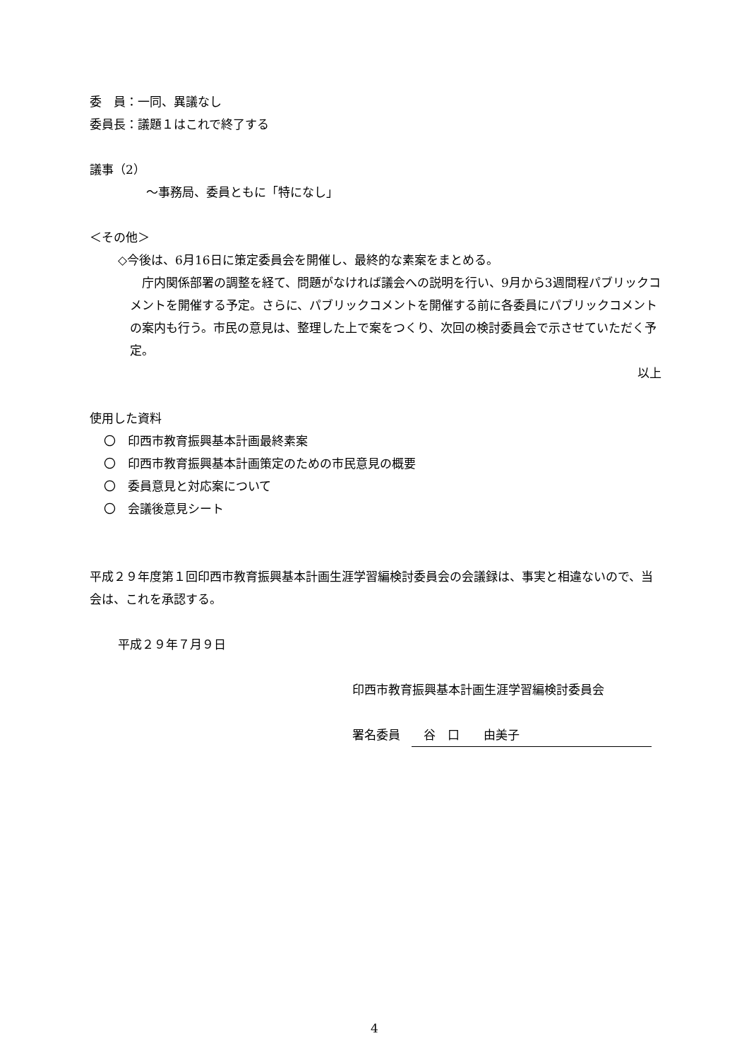委　員：一同、異議なし
委員長：議題１はこれで終了する
議事（2）
～事務局、委員ともに「特になし」
＜その他＞
◇今後は、6月16日に策定委員会を開催し、最終的な素案をまとめる。
　庁内関係部署の調整を経て、問題がなければ議会への説明を行い、9月から3週間程パブリックコメントを開催する予定。さらに、パブリックコメントを開催する前に各委員にパブリックコメントの案内も行う。市民の意見は、整理した上で案をつくり、次回の検討委員会で示させていただく予定。
以上
使用した資料
〇　印西市教育振興基本計画最終素案
〇　印西市教育振興基本計画策定のための市民意見の概要
〇　委員意見と対応案について
〇　会議後意見シート
平成２９年度第１回印西市教育振興基本計画生涯学習編検討委員会の会議録は、事実と相違ないので、当会は、これを承認する。
平成２９年７月９日
印西市教育振興基本計画生涯学習編検討委員会
署名委員　谷　口　　由美子
4